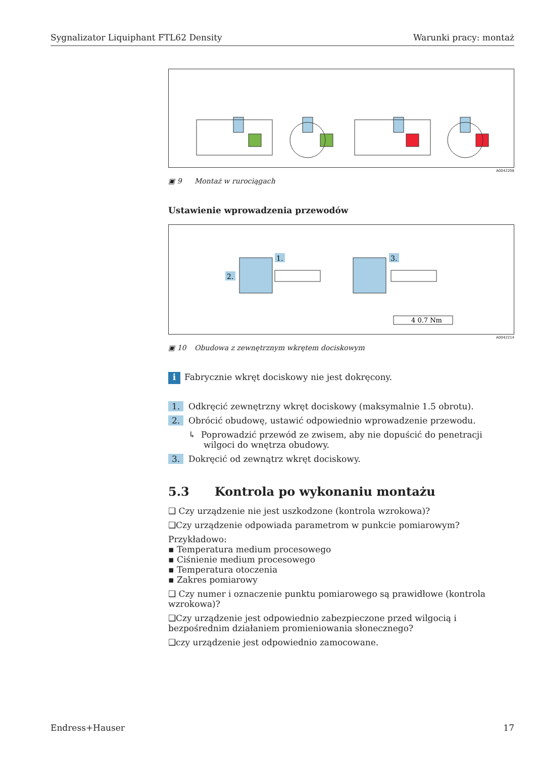Sygnalizator Liquiphant FTL62 Density Warunki pracy: montaż
A0042208
▣ 9 Montaż w rurociągach
Ustawienie wprowadzenia przewodów
2.
1.
3.
4 0.7 Nm
A0042214
▣ 10 Obudowa z zewnętrznym wkrętem dociskowym
i Fabrycznie wkręt dociskowy nie jest dokręcony.
1. Odkręcić zewnętrzny wkręt dociskowy (maksymalnie 1.5 obrotu).
2. Obrócić obudowę, ustawić odpowiednio wprowadzenie przewodu.
↳ Poprowadzić przewód ze zwisem, aby nie dopuścić do penetracji wilgoci do wnętrza obudowy.
3. Dokręcić od zewnątrz wkręt dociskowy.
5.3 Kontrola po wykonaniu montażu
❑ Czy urządzenie nie jest uszkodzone (kontrola wzrokowa)?
❑Czy urządzenie odpowiada parametrom w punkcie pomiarowym?
Przykładowo:
▪ Temperatura medium procesowego
▪ Ciśnienie medium procesowego
▪ Temperatura otoczenia
▪ Zakres pomiarowy
❑ Czy numer i oznaczenie punktu pomiarowego są prawidłowe (kontrola wzrokowa)?
❑Czy urządzenie jest odpowiednio zabezpieczone przed wilgocią i bezpośrednim działaniem promieniowania słonecznego?
❑czy urządzenie jest odpowiednio zamocowane.
Endress+Hauser 17